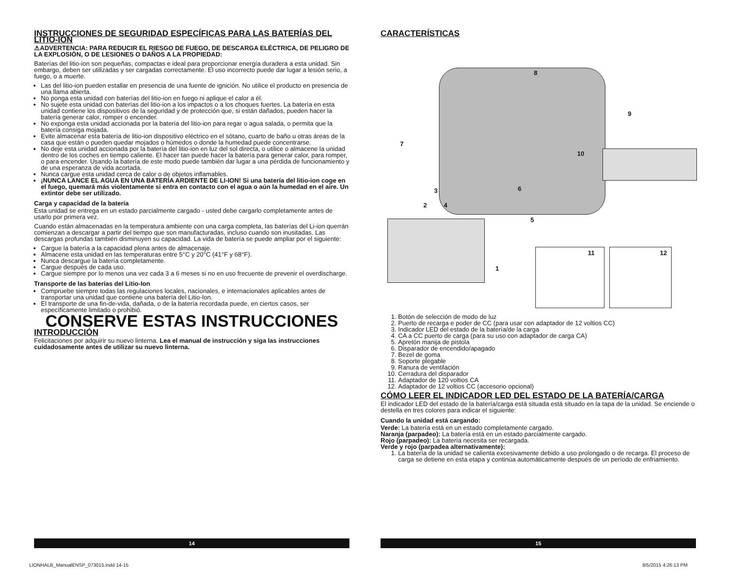INSTRUCCIONES DE SEGURIDAD ESPECÍFICAS PARA LAS BATERÍAS DEL LITIO-ION
⚠ADVERTENCIA: PARA REDUCIR EL RIESGO DE FUEGO, DE DESCARGA ELÉCTRICA, DE PELIGRO DE LA EXPLOSIÓN, O DE LESIONES O DAÑOS A LA PROPIEDAD:
Baterías del litio-ion son pequeñas, compactas e ideal para proporcionar energía duradera a esta unidad. Sin embargo, deben ser utilizadas y ser cargadas correctamente. El uso incorrecto puede dar lugar a lesión serio, a fuego, o a muerte.
Las del litio-ion pueden estallar en presencia de una fuente de ignición. No utilice el producto en presencia de una llama abierta.
No ponga esta unidad con baterías del litio-ion en fuego ni aplique el calor a él.
No sujete esta unidad con baterías del litio-ion a los impactos o a los choques fuertes. La batería en esta unidad contiene los dispositivos de la seguridad y de protección que, si están dañados, pueden hacer la batería generar calor, romper o encender.
No exponga esta unidad accionada por la batería del litio-ion para regar o agua salada, o permita que la batería consiga mojada.
Evite almacenar esta batería de litio-ion dispositivo eléctrico en el sótano, cuarto de baño u otras áreas de la casa que están o pueden quedar mojados o húmedos o donde la humedad puede concentrarse.
No deje esta unidad accionada por la batería del litio-ion en luz del sol directa, o utilice o almacene la unidad dentro de los coches en tiempo caliente. El hacer tan puede hacer la batería para generar calor, para romper, o para encender. Usando la batería de este modo puede también dar lugar a una pérdida de funcionamiento y de una esperanza de vida acortada.
Nunca cargue esta unidad cerca de calor o de objetos inflamables.
¡NUNCA LANCE EL AGUA EN UNA BATERÍA ARDIENTE DE LI-ION! Si una batería del litio-ion coge en el fuego, quemará más violentamente si entra en contacto con el agua o aún la humedad en el aire. Un extintor debe ser utilizado.
Carga y capacidad de la batería
Esta unidad se entrega en un estado parcialmente cargado - usted debe cargarlo completamente antes de usarlo por primera vez.
Cuando están almacenadas en la temperatura ambiente con una carga completa, las baterías del Li-ion querrán comienzan a descargar a partir del tiempo que son manufacturadas, incluso cuando son inusitadas. Las descargas profundas también disminuyen su capacidad. La vida de batería se puede ampliar por el siguiente:
Cargue la batería a la capacidad plena antes de almacenaje.
Almacene esta unidad en las temperaturas entre 5°C y 20°C (41°F y 68°F).
Nunca descargue la batería completamente.
Cargue después de cada uso.
Cargue siempre por lo menos una vez cada 3 a 6 meses si no en uso frecuente de prevenir el overdischarge.
Transporte de las baterías del Litio-Ion
Compruebe siempre todas las regulaciones locales, nacionales, e internacionales aplicables antes de transportar una unidad que contiene una batería del Litio-Ion.
El transporte de una fin-de-vida, dañada, o de la batería recordada puede, en ciertos casos, ser específicamente limitado o prohibió.
CONSERVE ESTAS INSTRUCCIONES
INTRODUCCIÓN
Felicitaciones por adquirir su nuevo linterna. Lea el manual de instrucción y siga las instrucciones cuidadosamente antes de utilizar su nuevo linterna.
CARACTERÍSTICAS
8
9
7
10
6 3
2 4
5
11 12
1
1. Botón de selección de modo de luz
2. Puerto de recarga e poder de CC (para usar con adaptador de 12 voltios CC)
3. Indicador LED del estado de la batería/de la carga
4. CA a CC puerto de carga (para su uso con adaptador de carga CA)
5. Apretón manija de pistola
6. Disparador de encendido/apagado
7. Bezel de goma
8. Soporte plegable
9. Ranura de ventilación
10. Cerradura del disparador
11. Adaptador de 120 voltios CA
12. Adaptador de 12 voltios CC (accesorio opcional)
CÓMO LEER EL INDICADOR LED DEL ESTADO DE LA BATERÍA/CARGA
El indicador LED del estado de la batería/carga está situada está situado en la tapa de la unidad. Se enciende o destella en tres colores para indicar el siguiente:
Cuando la unidad está cargando:
Verde: La batería está en un estado completamente cargado.
Naranja (parpadeo): La batería está en un estado parcialmente cargado.
Rojo (parpadeo): La batería necesita ser recargada.
Verde y rojo (parpadea alternativamente):
1. La batería de la unidad se calienta excesivamente debido a uso prolongado o de recarga. El proceso de carga se detiene en esta etapa y continúa automáticamente después de un período de enfriamiento.
14 15
LIONHALB_ManualENSP_073015.indd 14-15
8/5/2015 4:26:13 PM